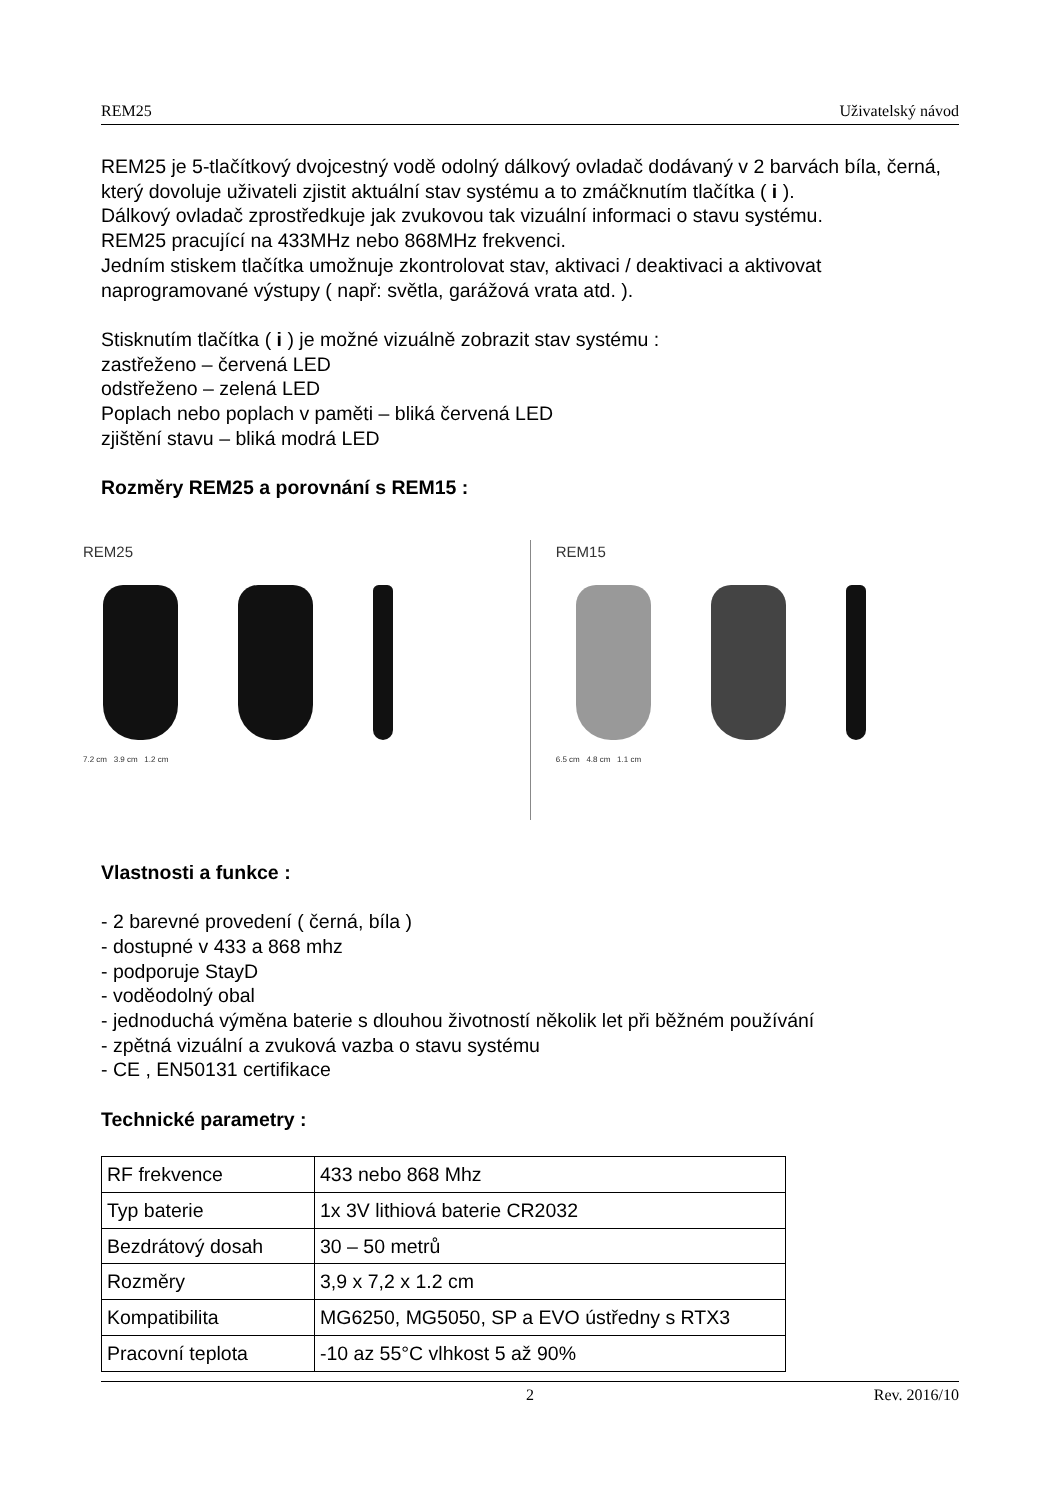REM25 Uživatelský návod
REM25 je 5-tlačítkový dvojcestný vodě odolný dálkový ovladač dodávaný v 2 barvách bíla, černá, který dovoluje uživateli zjistit aktuální stav systému a to zmáčknutím tlačítka ( i ).
Dálkový ovladač zprostředkuje jak zvukovou tak vizuální informaci o stavu systému.
REM25 pracující na 433MHz nebo 868MHz frekvenci.
Jedním stiskem tlačítka umožnuje zkontrolovat stav, aktivaci / deaktivaci a aktivovat naprogramované výstupy ( např: světla, garážová vrata atd. ).
Stisknutím tlačítka ( i ) je možné vizuálně zobrazit stav systému :
zastřeženo – červená LED
odstřeženo – zelená LED
Poplach nebo poplach v paměti – bliká červená LED
zjištění stavu – bliká modrá LED
Rozměry REM25 a porovnání s REM15 :
REM25
7.2 cm 3.9 cm 1.2 cm
REM15
6.5 cm 4.8 cm 1.1 cm
Vlastnosti a funkce :
- 2 barevné provedení ( černá, bíla )
- dostupné v 433 a 868 mhz
- podporuje StayD
- voděodolný obal
- jednoduchá výměna baterie s dlouhou životností několik let při běžném používání
- zpětná vizuální a zvuková vazba o stavu systému
- CE , EN50131 certifikace
Technické parametry :
| RF frekvence | 433 nebo 868 Mhz |
| Typ baterie | 1x 3V lithiová baterie CR2032 |
| Bezdrátový dosah | 30 – 50 metrů |
| Rozměry | 3,9 x 7,2 x 1.2 cm |
| Kompatibilita | MG6250, MG5050, SP a EVO ústředny s RTX3 |
| Pracovní teplota | -10 az 55°C vlhkost 5 až 90% |
2 Rev. 2016/10